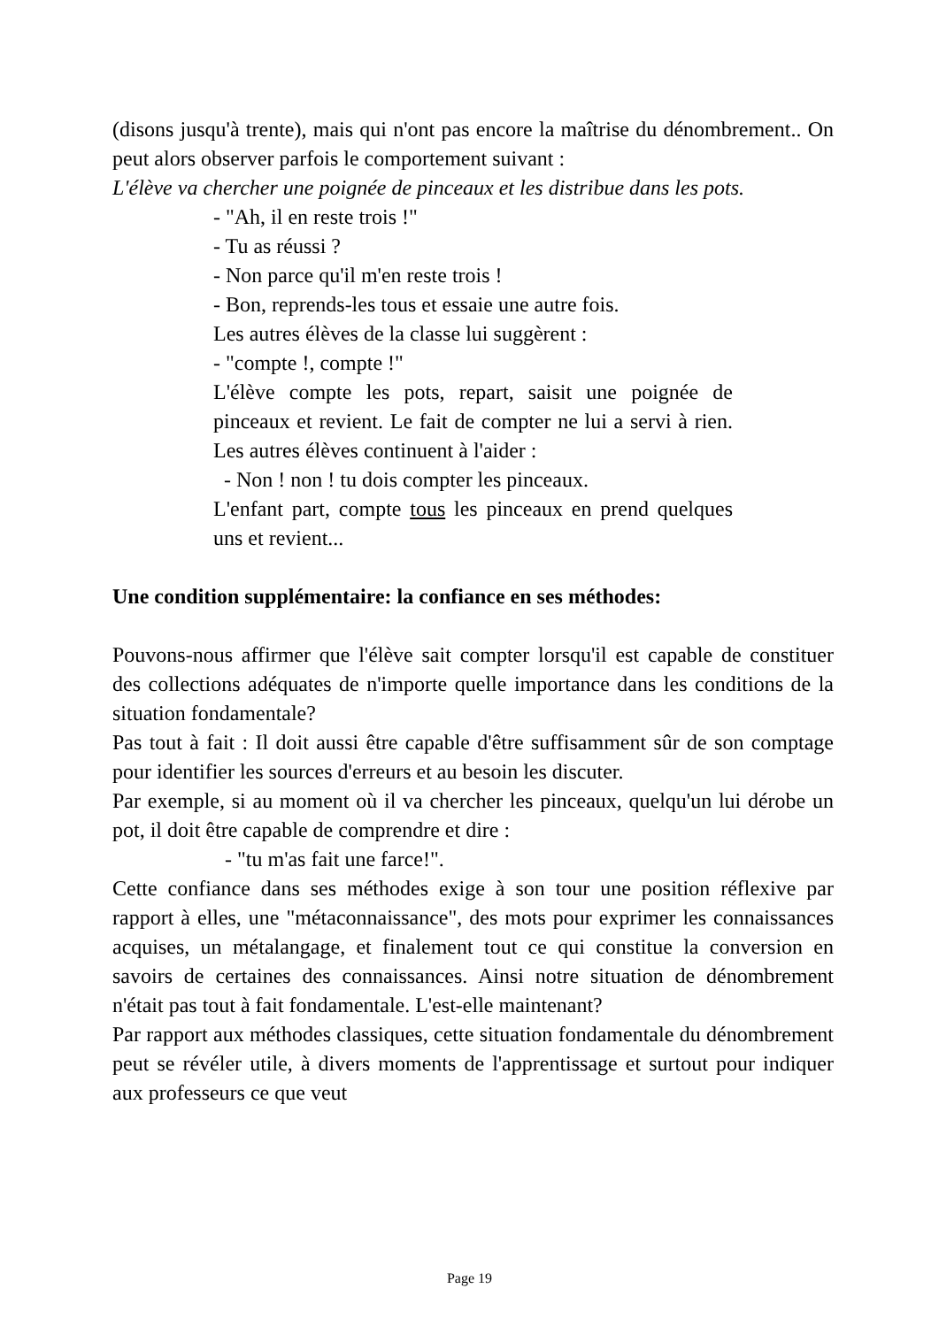(disons jusqu'à trente), mais qui n'ont pas encore la maîtrise du dénombrement.. On peut alors observer parfois le comportement suivant :
L'élève va chercher une poignée de pinceaux et les distribue dans les pots.
- "Ah, il en reste trois !"
- Tu as réussi ?
- Non parce qu'il m'en reste trois !
- Bon, reprends-les tous et essaie une autre fois.
Les autres élèves de la classe lui suggèrent :
- "compte !, compte !"
L'élève compte les pots, repart, saisit une poignée de pinceaux et revient. Le fait de compter ne lui a servi à rien. Les autres élèves continuent à l'aider :
- Non ! non ! tu dois compter les pinceaux.
L'enfant part, compte tous les pinceaux en prend quelques uns et revient...
Une condition supplémentaire: la confiance en ses méthodes:
Pouvons-nous affirmer que l'élève sait compter lorsqu'il est capable de constituer des collections adéquates de n'importe quelle importance dans les conditions de la situation fondamentale?
Pas tout à fait : Il doit aussi être capable d'être suffisamment sûr de son comptage pour identifier les sources d'erreurs et au besoin les discuter.
Par exemple, si au moment où il va chercher les pinceaux, quelqu'un lui dérobe un pot, il doit être capable de comprendre et dire :
- "tu m'as fait une farce!".
Cette confiance dans ses méthodes exige à son tour une position réflexive par rapport à elles, une "métaconnaissance", des mots pour exprimer les connaissances acquises, un métalangage, et finalement tout ce qui constitue la conversion en savoirs de certaines des connaissances. Ainsi notre situation de dénombrement n'était pas tout à fait fondamentale. L'est-elle maintenant?
Par rapport aux méthodes classiques, cette situation fondamentale du dénombrement peut se révéler utile, à divers moments de l'apprentissage et surtout pour indiquer aux professeurs ce que veut
Page 19